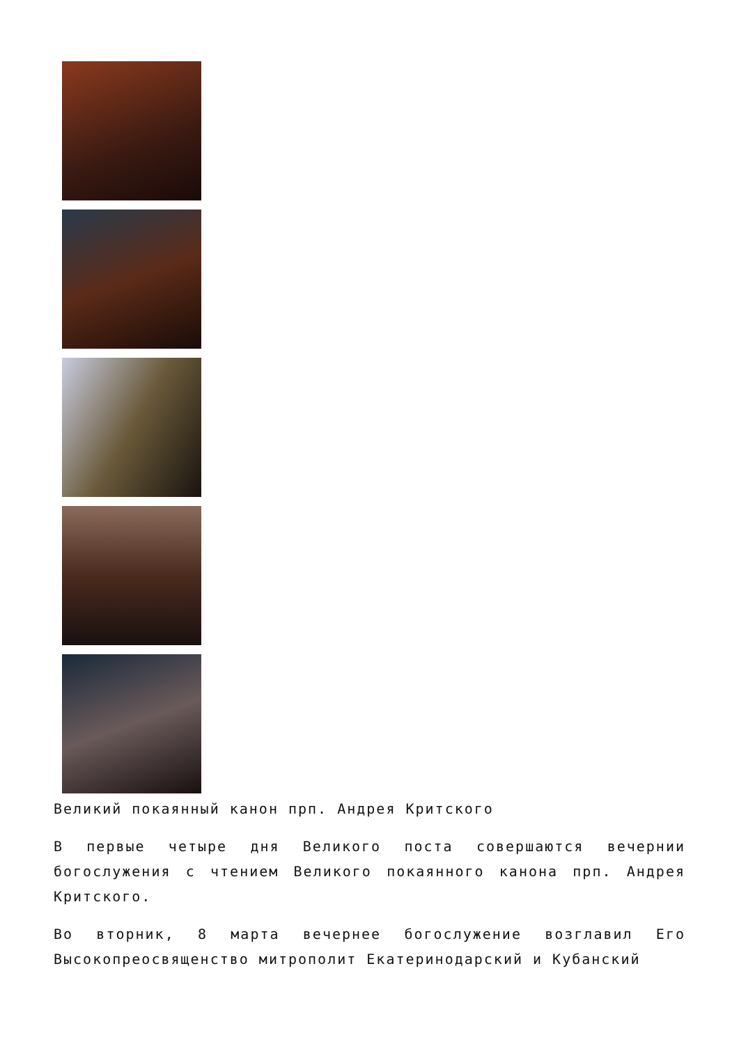Великий покаянный канон прп. Андрея Критского
В первые четыре дня Великого поста совершаются вечернии богослужения с чтением Великого покаянного канона прп. Андрея Критского.
Во вторник, 8 марта вечернее богослужение возглавил Его Высокопреосвященство митрополит Екатеринодарский и Кубанский